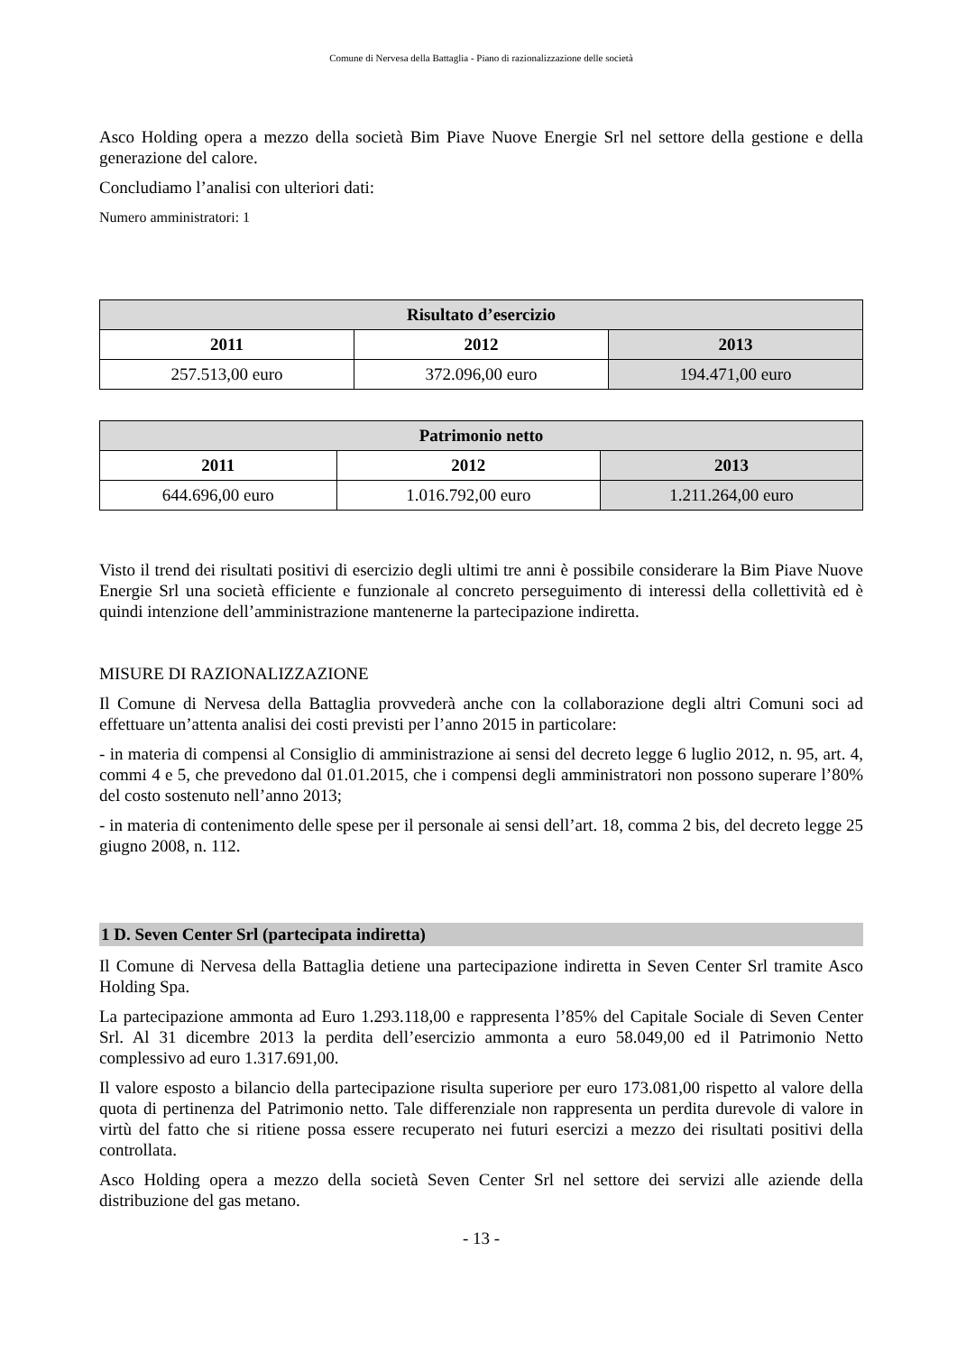Comune di Nervesa della Battaglia - Piano di razionalizzazione delle società
Asco Holding opera a mezzo della società Bim Piave Nuove Energie Srl nel settore della gestione e della generazione del calore.
Concludiamo l’analisi con ulteriori dati:
Numero amministratori: 1
| Risultato d’esercizio | | |
| --- | --- | --- |
| 2011 | 2012 | 2013 |
| 257.513,00 euro | 372.096,00 euro | 194.471,00 euro |
| Patrimonio netto | | |
| --- | --- | --- |
| 2011 | 2012 | 2013 |
| 644.696,00 euro | 1.016.792,00 euro | 1.211.264,00 euro |
Visto il trend dei risultati positivi di esercizio degli ultimi tre anni è possibile considerare la Bim Piave Nuove Energie Srl una società efficiente e funzionale al concreto perseguimento di interessi della collettività ed è quindi intenzione dell’amministrazione mantenerne la partecipazione indiretta.
MISURE DI RAZIONALIZZAZIONE
Il Comune di Nervesa della Battaglia provvederà anche con la collaborazione degli altri Comuni soci ad effettuare un’attenta analisi dei costi previsti per l’anno 2015 in particolare:
- in materia di compensi al Consiglio di amministrazione ai sensi del decreto legge 6 luglio 2012, n. 95, art. 4, commi 4 e 5, che prevedono dal 01.01.2015, che i compensi degli amministratori non possono superare l’80% del costo sostenuto nell’anno 2013;
- in materia di contenimento delle spese per il personale ai sensi dell’art. 18, comma 2 bis, del decreto legge 25 giugno 2008, n. 112.
1 D. Seven Center Srl (partecipata indiretta)
Il Comune di Nervesa della Battaglia detiene una partecipazione indiretta in Seven Center Srl tramite Asco Holding Spa.
La partecipazione ammonta ad Euro 1.293.118,00 e rappresenta l’85% del Capitale Sociale di Seven Center Srl. Al 31 dicembre 2013 la perdita dell’esercizio ammonta a euro 58.049,00 ed il Patrimonio Netto complessivo ad euro 1.317.691,00.
Il valore esposto a bilancio della partecipazione risulta superiore per euro 173.081,00 rispetto al valore della quota di pertinenza del Patrimonio netto. Tale differenziale non rappresenta un perdita durevole di valore in virtù del fatto che si ritiene possa essere recuperato nei futuri esercizi a mezzo dei risultati positivi della controllata.
Asco Holding opera a mezzo della società Seven Center Srl nel settore dei servizi alle aziende della distribuzione del gas metano.
- 13 -